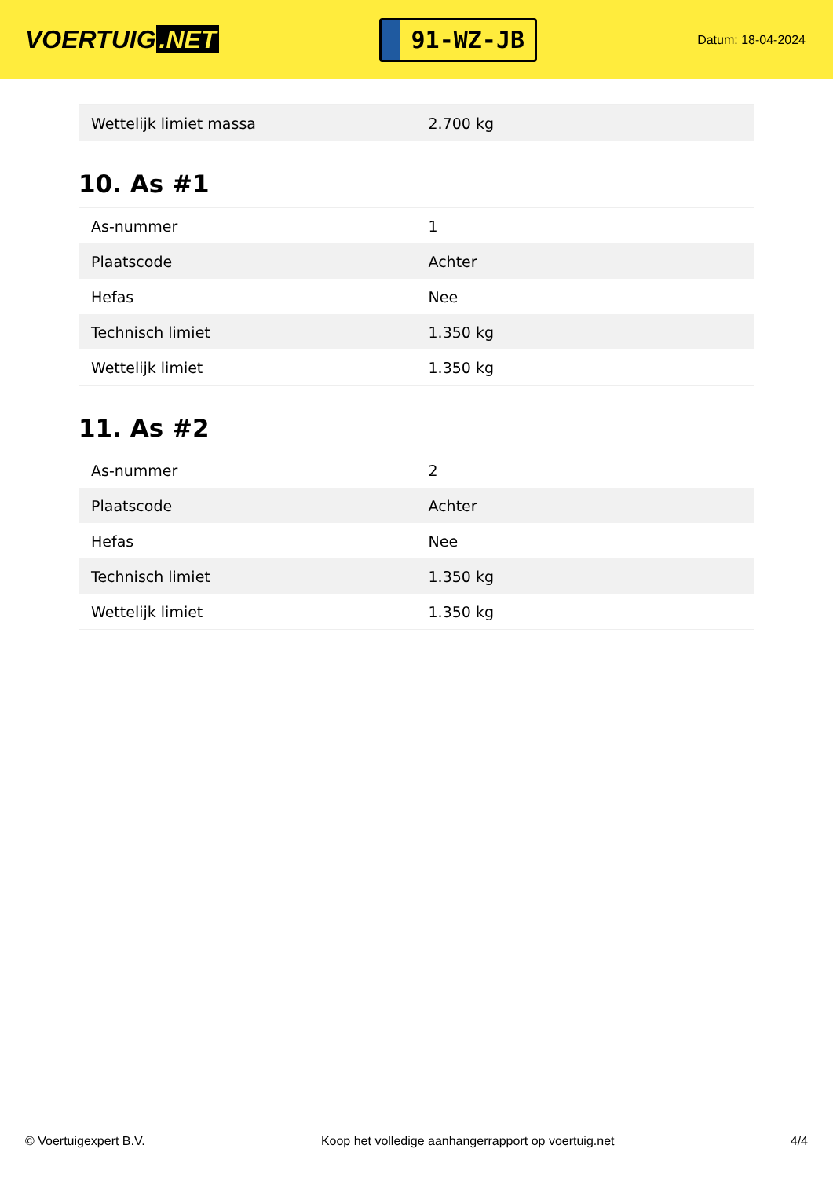VOERTUIG.NET
91-WZ-JB
Datum: 18-04-2024
| Wettelijk limiet massa | 2.700 kg |
10. As #1
| As-nummer | 1 |
| Plaatscode | Achter |
| Hefas | Nee |
| Technisch limiet | 1.350 kg |
| Wettelijk limiet | 1.350 kg |
11. As #2
| As-nummer | 2 |
| Plaatscode | Achter |
| Hefas | Nee |
| Technisch limiet | 1.350 kg |
| Wettelijk limiet | 1.350 kg |
© Voertuigexpert B.V. Koop het volledige aanhangerrapport op voertuig.net 4/4